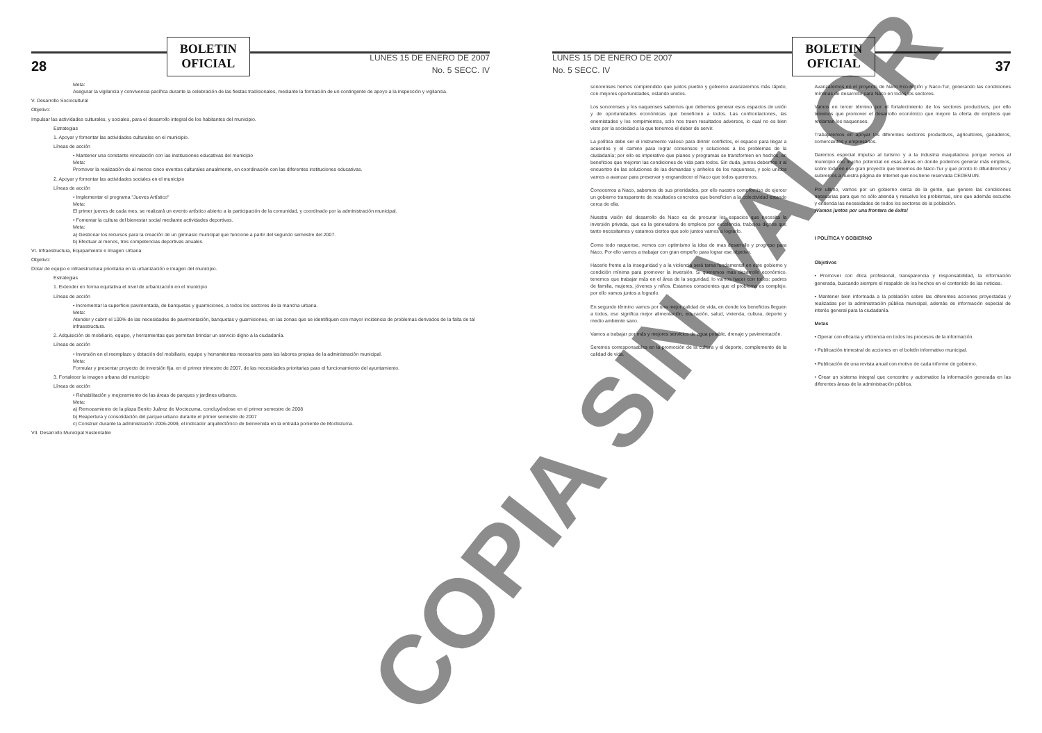28
BOLETIN
OFICIAL
LUNES 15 DE ENERO DE 2007
No. 5 SECC. IV
Meta:
Asegurar la vigilancia y convivencia pacífica durante la celebración de las fiestas tradicionales, mediante la formación de un contingente de apoyo a la inspección y vigilancia.
V. Desarrollo Sociocultural
Objetivo:
Impulsar las actividades culturales, y sociales, para el desarrollo integral de los habitantes del municipio.
Estrategias
1. Apoyar y fomentar las actividades culturales en el municipio.
Líneas de acción
• Mantener una constante vinculación con las instituciones educativas del municipio
Meta:
Promover la realización de al menos cinco eventos culturales anualmente, en coordinación con las diferentes instituciones educativas.
2. Apoyar y fomentar las actividades sociales en el municipio
Líneas de acción
• Implementar el programa "Jueves Artístico"
Meta:
El primer jueves de cada mes, se realizará un evento artístico abierto a la participación de la comunidad, y coordinado por la administración municipal.
• Fomentar la cultura del bienestar social mediante actividades deportivas.
Meta:
a) Gestionar los recursos para la creación de un gimnasio municipal que funcione a partir del segundo semestre del 2007.
b) Efectuar al menos, tres competencias deportivas anuales.
VI. Infraestructura, Equipamiento e Imagen Urbana
Objetivo:
Dotar de equipo e infraestructura prioritaria en la urbanización e imagen del municipio.
Estrategias
1. Extender en forma equitativa el nivel de urbanización en el municipio
Líneas de acción
• Incrementar la superficie pavimentada, de banquetas y guarniciones, a todos los sectores de la mancha urbana.
Meta:
Atender y cubrir el 100% de las necesidades de pavimentación, banquetas y guarniciones, en las zonas que se identifiquen con mayor incidencia de problemas derivados de la falta de tal infraestructura.
2. Adquisición de mobiliario, equipo, y herramientas que permitan brindar un servicio digno a la ciudadanía.
Líneas de acción
• Inversión en el reemplazo y dotación del mobiliario, equipo y herramientas necesarios para las labores propias de la administración municipal.
Meta:
Formular y presentar proyecto de inversión fija, en el primer trimestre de 2007, de las necesidades prioritarias para el funcionamiento del ayuntamiento.
3. Fortalecer la imagen urbana del municipio
Líneas de acción
• Rehabilitación y mejoramiento de las áreas de parques y jardines urbanos.
Meta:
a) Remozamiento de la plaza Benito Juárez de Moctezuma, concluyéndose en el primer semestre de 2008
b) Reapertura y consolidación del parque urbano durante el primer semestre de 2007
c) Construir durante la administración 2006-2009, el indicador arquitectónico de bienvenida en la entrada poniente de Moctezuma.
VII. Desarrollo Municipal Sustentable
LUNES 15 DE ENERO DE 2007
No. 5 SECC. IV
BOLETIN
OFICIAL
37
sonorenses hemos comprendido que juntos pueblo y gobierno avanzaremos más rápido, con mejores oportunidades, estando unidos.
Los sonorenses y los naquenses sabemos que debemos generar esos espacios de unión y de oportunidades económicas que beneficien a todos. Las confrontaciones, las enemistades y los rompimientos, solo nos traen resultados adversos, lo cual no es bien visto por la sociedad a la que tenemos el deber de servir.
La política debe ser el instrumento valioso para dirimir conflictos, el espacio para llegar a acuerdos y el camino para lograr consensos y soluciones a los problemas de la ciudadanía; por ello es imperativo que planes y programas se transformen en hechos, en beneficios que mejoren las condiciones de vida para todos. Sin duda, juntos debemos ir al encuentro de las soluciones de las demandas y anhelos de los naquenses, y solo unidos vamos a avanzar para preservar y engrandecer el Naco que todos queremos.
Conocemos a Naco, sabemos de sus prioridades, por ello nuestro compromiso de ejercer un gobierno transparente de resultados concretos que beneficien a la colectividad estando cerca de ella.
Nuestra visión del desarrollo de Naco es de procurar los espacios que necesita la inversión privada, que es la generadora de empleos por excelencia, trabajos dignos que tanto necesitamos y estamos ciertos que solo juntos vamos a lograrlo.
Como todo naquense, vemos con optimismo la idea de mas desarrollo y progreso para Naco. Por ello vamos a trabajar con gran empeño para lograr ese objetivo.
Hacerle frente a la inseguridad y a la violencia será tarea fundamental en este gobierno y condición mínima para promover la inversión. Si queremos mas desarrollo económico, tenemos que trabajar más en el área de la seguridad, lo vamos hacer con todos: padres de familia, mujeres, jóvenes y niños. Estamos conscientes que el problema es complejo, por ello vamos juntos a lograrlo.
En segundo término vamos por una mejor calidad de vida, en donde los beneficios lleguen a todos, eso significa mejor alimentación, educación, salud, vivienda, cultura, deporte y medio ambiente sano.
Vamos a trabajar por más y mejores servicios de agua potable, drenaje y pavimentación.
Seremos corresponsables en la promoción de la cultura y el deporte, complemento de la calidad de vida.
Avanzaremos en el proyecto de Naco Eco-región y Naco-Tur, generando las condiciones mínimas de desarrollo para Naco en todos los sectores.
Vamos en tercer término por el fortalecimiento de los sectores productivos, por ello tenemos que promover el desarrollo económico que mejore la oferta de empleos que reclaman los naquenses.
Trabajaremos en apoyar los diferentes sectores productivos, agricultores, ganaderos, comerciantes y empresarios.
Daremos especial impulso al turismo y a la industria maquiladora porque vemos al municipio con mucho potencial en esas áreas en donde podemos generar más empleos, sobre todo en ese gran proyecto que tenemos de Naco-Tur y que pronto lo difundiremos y subiremos a nuestra página de Internet que nos tiene reservada CEDEMUN.
Por ultimo, vamos por un gobierno cerca de la gente, que genere las condiciones necesarias para que no sólo atienda y resuelva los problemas, sino que además escuche y entienda las necesidades de todos los sectores de la población.
¡Vamos juntos por una frontera de éxito!
I POLÍTICA Y GOBIERNO
Objetivos
• Promover con ética profesional, transparencia y responsabilidad, la información generada, buscando siempre el respaldo de los hechos en el contenido de las noticias.
• Mantener bien informada a la población sobre las diferentes acciones proyectadas y realizadas por la administración pública municipal, además de información especial de interés general para la ciudadanía.
Metas
• Operar con eficacia y eficiencia en todos los procesos de la información.
• Publicación trimestral de acciones en el boletín informativo municipal.
• Publicación de una revista anual con motivo de cada informe de gobierno.
• Crear un sistema integral que concentre y automatice la información generada en las diferentes áreas de la administración pública.
COPIA SIN VALOR